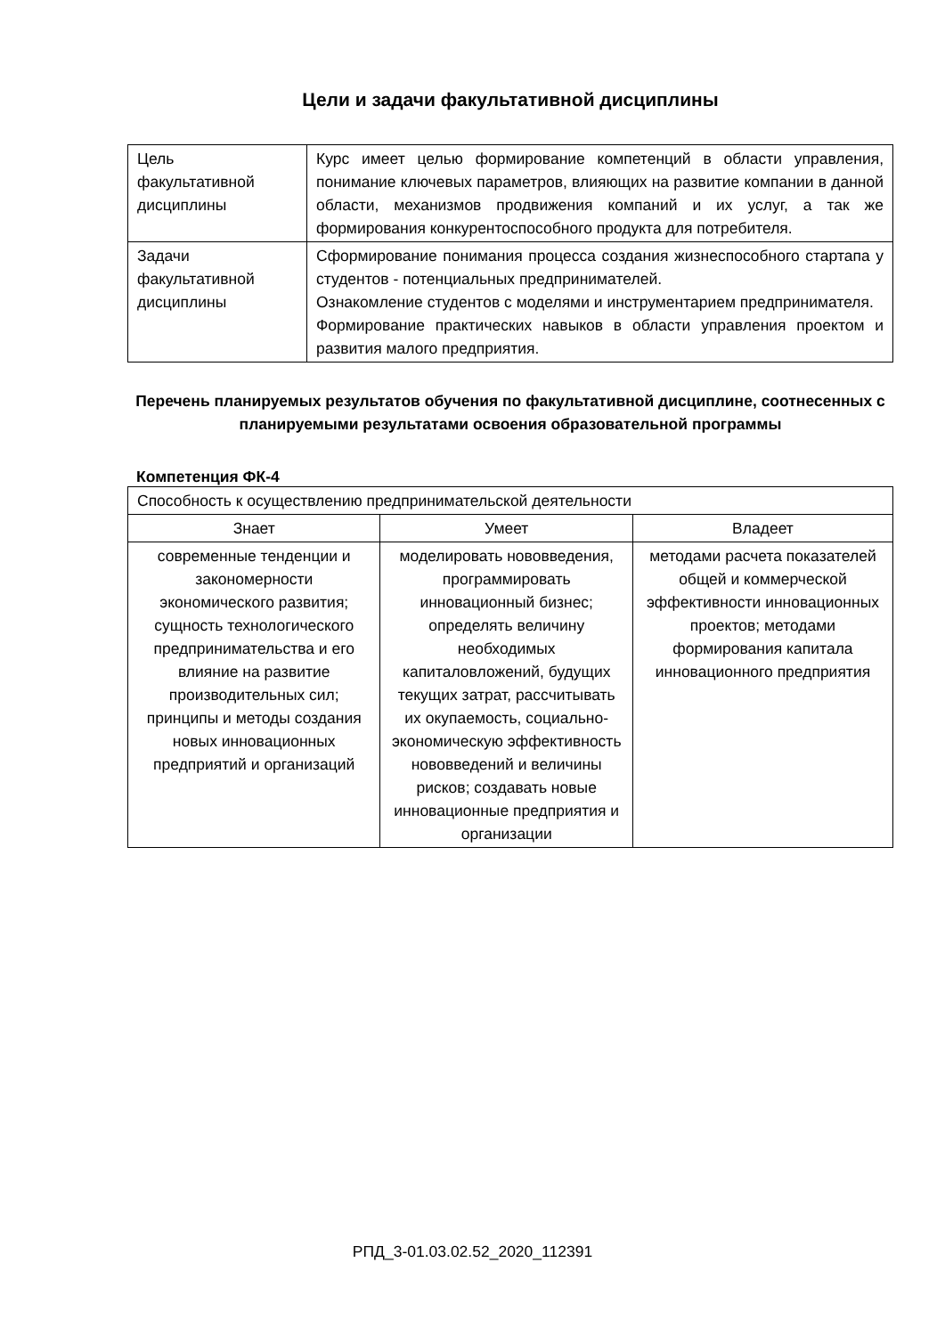Цели и задачи факультативной дисциплины
| Цель факультативной дисциплины | Курс имеет целью формирование компетенций в области управления, понимание ключевых параметров, влияющих на развитие компании в данной области, механизмов продвижения компаний и их услуг, а так же формирования конкурентоспособного продукта для потребителя. |
| Задачи факультативной дисциплины | Сформирование понимания процесса создания жизнеспособного стартапа у студентов - потенциальных предпринимателей. Ознакомление студентов с моделями и инструментарием предпринимателя. Формирование практических навыков в области управления проектом и развития малого предприятия. |
Перечень планируемых результатов обучения по факультативной дисциплине, соотнесенных с планируемыми результатами освоения образовательной программы
Компетенция ФК-4
| Способность к осуществлению предпринимательской деятельности | | |
| Знает | Умеет | Владеет |
| современные тенденции и закономерности экономического развития; сущность технологического предпринимательства и его влияние на развитие производительных сил; принципы и методы создания новых инновационных предприятий и организаций | моделировать нововведения, программировать инновационный бизнес; определять величину необходимых капиталовложений, будущих текущих затрат, рассчитывать их окупаемость, социально-экономическую эффективность нововведений и величины рисков; создавать новые инновационные предприятия и организации | методами расчета показателей общей и коммерческой эффективности инновационных проектов; методами формирования капитала инновационного предприятия |
РПД_3-01.03.02.52_2020_112391